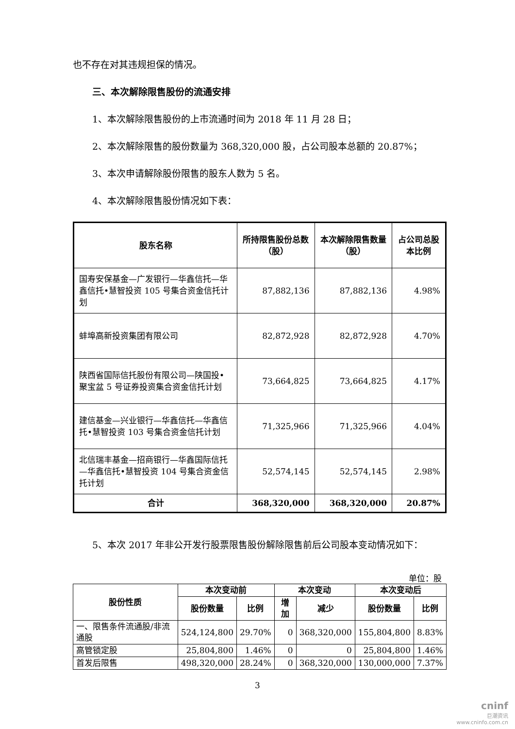也不存在对其违规担保的情况。
三、本次解除限售股份的流通安排
1、本次解除限售股份的上市流通时间为 2018 年 11 月 28 日；
2、本次解除限售的股份数量为 368,320,000 股，占公司股本总额的 20.87%；
3、本次申请解除股份限售的股东人数为 5 名。
4、本次解除限售股份情况如下表：
| 股东名称 | 所持限售股份总数（股） | 本次解除限售数量（股） | 占公司总股本比例 |
| --- | --- | --- | --- |
| 国寿安保基金—广发银行—华鑫信托—华鑫信托•慧智投资 105 号集合资金信托计划 | 87,882,136 | 87,882,136 | 4.98% |
| 蚌埠高新投资集团有限公司 | 82,872,928 | 82,872,928 | 4.70% |
| 陕西省国际信托股份有限公司—陕国投•聚宝盆 5 号证券投资集合资金信托计划 | 73,664,825 | 73,664,825 | 4.17% |
| 建信基金—兴业银行—华鑫信托—华鑫信托•慧智投资 103 号集合资金信托计划 | 71,325,966 | 71,325,966 | 4.04% |
| 北信瑞丰基金—招商银行—华鑫国际信托—华鑫信托•慧智投资 104 号集合资金信托计划 | 52,574,145 | 52,574,145 | 2.98% |
| 合计 | 368,320,000 | 368,320,000 | 20.87% |
5、本次 2017 年非公开发行股票限售股份解除限售前后公司股本变动情况如下：
单位：股
| 股份性质 | 本次变动前 | | 本次变动 | | 本次变动后 | |
| --- | --- | --- | --- | --- | --- | --- |
| | 股份数量 | 比例 | 增加 | 减少 | 股份数量 | 比例 |
| 一、限售条件流通股/非流通股 | 524,124,800 | 29.70% | 0 | 368,320,000 | 155,804,800 | 8.83% |
| 高管锁定股 | 25,804,800 | 1.46% | 0 | 0 | 25,804,800 | 1.46% |
| 首发后限售 | 498,320,000 | 28.24% | 0 | 368,320,000 | 130,000,000 | 7.37% |
3
cninf
巨潮资讯
www.cninfo.com.cn